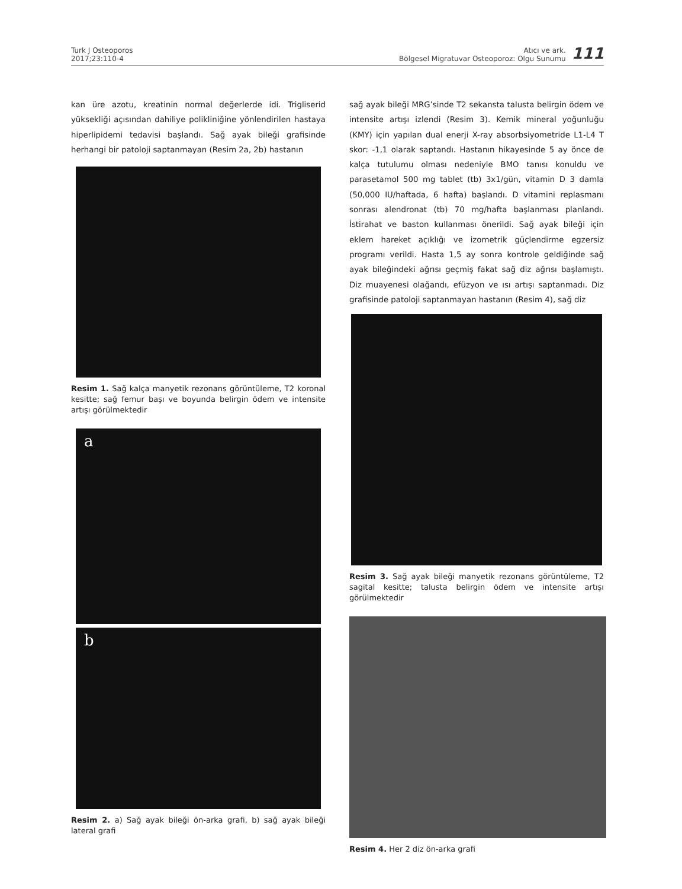Turk J Osteoporos
2017;23:110-4
Atıcı ve ark.
Bölgesel Migratuvar Osteoporoz: Olgu Sunumu
111
kan üre azotu, kreatinin normal değerlerde idi. Trigliserid yüksekliği açısından dahiliye polikliniğine yönlendirilen hastaya hiperlipidemi tedavisi başlandı. Sağ ayak bileği grafisinde herhangi bir patoloji saptanmayan (Resim 2a, 2b) hastanın
Resim 1. Sağ kalça manyetik rezonans görüntüleme, T2 koronal kesitte; sağ femur başı ve boyunda belirgin ödem ve intensite artışı görülmektedir
a
b
Resim 2. a) Sağ ayak bileği ön-arka grafi, b) sağ ayak bileği lateral grafi
sağ ayak bileği MRG’sinde T2 sekansta talusta belirgin ödem ve intensite artışı izlendi (Resim 3). Kemik mineral yoğunluğu (KMY) için yapılan dual enerji X-ray absorbsiyometride L1-L4 T skor: -1,1 olarak saptandı. Hastanın hikayesinde 5 ay önce de kalça tutulumu olması nedeniyle BMO tanısı konuldu ve parasetamol 500 mg tablet (tb) 3x1/gün, vitamin D 3 damla (50,000 IU/haftada, 6 hafta) başlandı. D vitamini replasmanı sonrası alendronat (tb) 70 mg/hafta başlanması planlandı. İstirahat ve baston kullanması önerildi. Sağ ayak bileği için eklem hareket açıklığı ve izometrik güçlendirme egzersiz programı verildi. Hasta 1,5 ay sonra kontrole geldiğinde sağ ayak bileğindeki ağrısı geçmiş fakat sağ diz ağrısı başlamıştı. Diz muayenesi olağandı, efüzyon ve ısı artışı saptanmadı. Diz grafisinde patoloji saptanmayan hastanın (Resim 4), sağ diz
Resim 3. Sağ ayak bileği manyetik rezonans görüntüleme, T2 sagital kesitte; talusta belirgin ödem ve intensite artışı görülmektedir
Resim 4. Her 2 diz ön-arka grafi